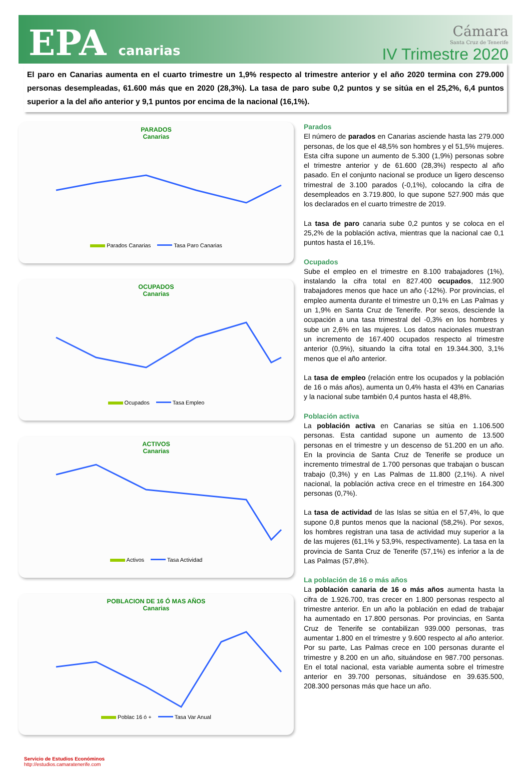EPA canarias
Cámara
Santa Cruz de Tenerife
IV Trimestre 2020
El paro en Canarias aumenta en el cuarto trimestre un 1,9% respecto al trimestre anterior y el año 2020 termina con 279.000 personas desempleadas, 61.600 más que en 2020 (28,3%). La tasa de paro sube 0,2 puntos y se sitúa en el 25,2%, 6,4 puntos superior a la del año anterior y 9,1 puntos por encima de la nacional (16,1%).
PARADOS
Canarias
Parados Canarias Tasa Paro Canarias
OCUPADOS
Canarias
Ocupados Tasa Empleo
ACTIVOS
Canarias
Activos Tasa Actividad
POBLACION DE 16 Ó MAS AÑOS
Canarias
Poblac 16 ó + Tasa Var Anual
Parados
El número de parados en Canarias asciende hasta las 279.000 personas, de los que el 48,5% son hombres y el 51,5% mujeres. Esta cifra supone un aumento de 5.300 (1,9%) personas sobre el trimestre anterior y de 61.600 (28,3%) respecto al año pasado. En el conjunto nacional se produce un ligero descenso trimestral de 3.100 parados (-0,1%), colocando la cifra de desempleados en 3.719.800, lo que supone 527.900 más que los declarados en el cuarto trimestre de 2019.
La tasa de paro canaria sube 0,2 puntos y se coloca en el 25,2% de la población activa, mientras que la nacional cae 0,1 puntos hasta el 16,1%.
Ocupados
Sube el empleo en el trimestre en 8.100 trabajadores (1%), instalando la cifra total en 827.400 ocupados, 112.900 trabajadores menos que hace un año (-12%). Por provincias, el empleo aumenta durante el trimestre un 0,1% en Las Palmas y un 1,9% en Santa Cruz de Tenerife. Por sexos, desciende la ocupación a una tasa trimestral del -0,3% en los hombres y sube un 2,6% en las mujeres. Los datos nacionales muestran un incremento de 167.400 ocupados respecto al trimestre anterior (0,9%), situando la cifra total en 19.344.300, 3,1% menos que el año anterior.
La tasa de empleo (relación entre los ocupados y la población de 16 o más años), aumenta un 0,4% hasta el 43% en Canarias y la nacional sube también 0,4 puntos hasta el 48,8%.
Población activa
La población activa en Canarias se sitúa en 1.106.500 personas. Esta cantidad supone un aumento de 13.500 personas en el trimestre y un descenso de 51.200 en un año. En la provincia de Santa Cruz de Tenerife se produce un incremento trimestral de 1.700 personas que trabajan o buscan trabajo (0,3%) y en Las Palmas de 11.800 (2,1%). A nivel nacional, la población activa crece en el trimestre en 164.300 personas (0,7%).
La tasa de actividad de las Islas se sitúa en el 57,4%, lo que supone 0,8 puntos menos que la nacional (58,2%). Por sexos, los hombres registran una tasa de actividad muy superior a la de las mujeres (61,1% y 53,9%, respectivamente). La tasa en la provincia de Santa Cruz de Tenerife (57,1%) es inferior a la de Las Palmas (57,8%).
La población de 16 o más años
La población canaria de 16 o más años aumenta hasta la cifra de 1.926.700, tras crecer en 1.800 personas respecto al trimestre anterior. En un año la población en edad de trabajar ha aumentado en 17.800 personas. Por provincias, en Santa Cruz de Tenerife se contabilizan 939.000 personas, tras aumentar 1.800 en el trimestre y 9.600 respecto al año anterior. Por su parte, Las Palmas crece en 100 personas durante el trimestre y 8.200 en un año, situándose en 987.700 personas. En el total nacional, esta variable aumenta sobre el trimestre anterior en 39.700 personas, situándose en 39.635.500, 208.300 personas más que hace un año.
Servicio de Estudios Económinos
http://estudios.camaratenerife.com